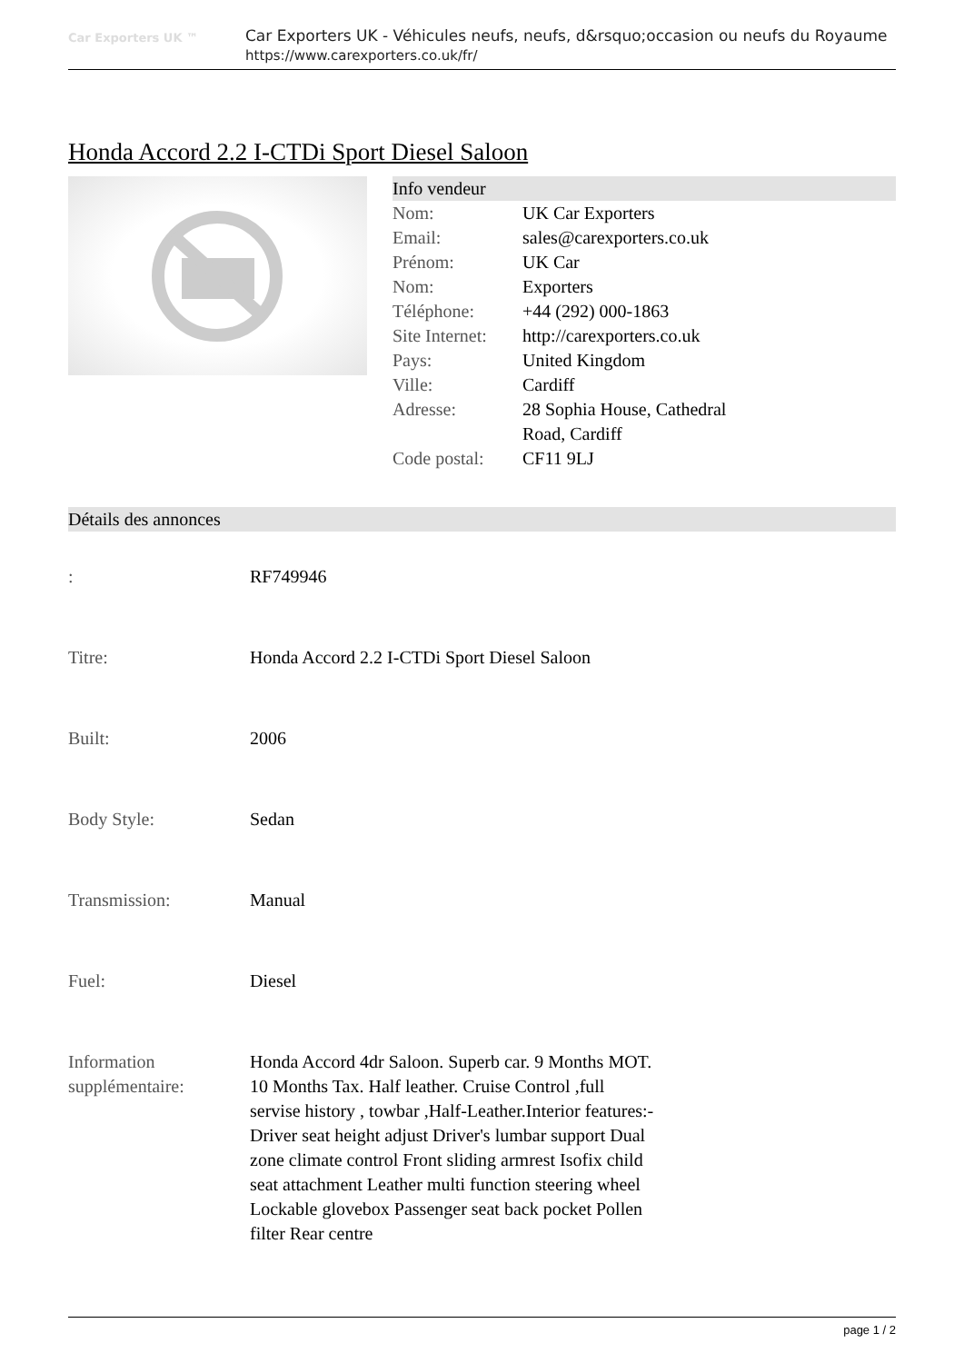Car Exporters UK ™
Car Exporters UK - Véhicules neufs, neufs, d&rsquo;occasion ou neufs du Royaume
https://www.carexporters.co.uk/fr/
Honda Accord 2.2 I-CTDi Sport Diesel Saloon
Info vendeur
| Nom: | UK Car Exporters |
| Email: | sales@carexporters.co.uk |
| Prénom: | UK Car |
| Nom: | Exporters |
| Téléphone: | +44 (292) 000-1863 |
| Site Internet: | http://carexporters.co.uk |
| Pays: | United Kingdom |
| Ville: | Cardiff |
| Adresse: | 28 Sophia House, Cathedral Road, Cardiff |
| Code postal: | CF11 9LJ |
Détails des annonces
| : | RF749946 |
| Titre: | Honda Accord 2.2 I-CTDi Sport Diesel Saloon |
| Built: | 2006 |
| Body Style: | Sedan |
| Transmission: | Manual |
| Fuel: | Diesel |
| Information supplémentaire: | Honda Accord 4dr Saloon. Superb car. 9 Months MOT. 10 Months Tax. Half leather. Cruise Control ,full servise history , towbar ,Half-Leather.Interior features:- Driver seat height adjust Driver's lumbar support Dual zone climate control Front sliding armrest Isofix child seat attachment Leather multi function steering wheel Lockable glovebox Passenger seat back pocket Pollen filter Rear centre |
page 1 / 2